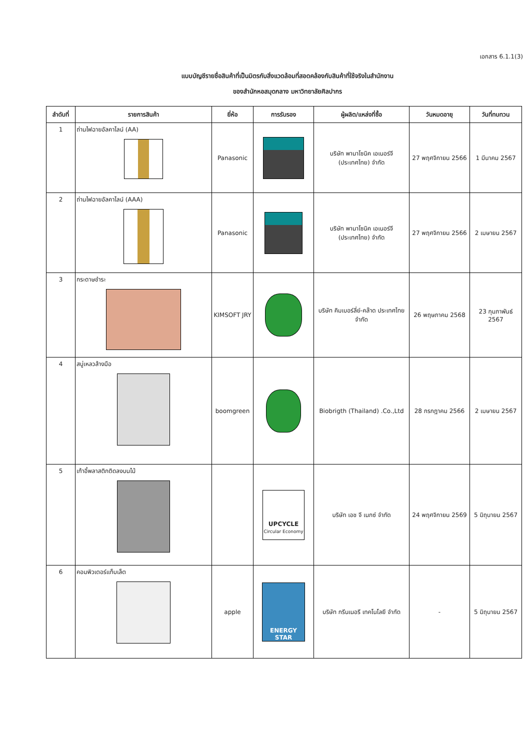เอกสาร 6.1.1(3)
แบบบัญชีรายชื่อสินค้าที่เป็นมิตรกับสิ่งแวดล้อมที่สอดคล้องกับสินค้าที่ใช้จริงในสำนักงาน
ของสำนักหอสมุดกลาง มหาวิทยาลัยศิลปากร
| ลำดับที่ | รายการสินค้า | ยี่ห้อ | การรับรอง | ผู้ผลิต/แหล่งที่ซื้อ | วันหมดอายุ | วันที่ทบทวน |
| --- | --- | --- | --- | --- | --- | --- |
| 1 | ถ่านไฟฉายอัลคาไลน์ (AA) | Panasonic | | บริษัท พานาโซนิค เอเนอร์จี (ประเทศไทย) จำกัด | 27 พฤศจิกายน 2566 | 1 มีนาคม 2567 |
| 2 | ถ่านไฟฉายอัลคาไลน์ (AAA) | Panasonic | | บริษัท พานาโซนิค เอเนอร์จี (ประเทศไทย) จำกัด | 27 พฤศจิกายน 2566 | 2 เมษายน 2567 |
| 3 | กระดาษชำระ | KIMSOFT JRY | | บริษัท คิมเบอร์ลี่ย์-คล๊าด ประเทศไทย จำกัด | 26 พฤษภาคม 2568 | 23 กุมภาพันธ์ 2567 |
| 4 | สบู่เหลวล้างมือ | boomgreen | | Biobrigth (Thailand) .Co.,Ltd | 28 กรกฎาคม 2566 | 2 เมษายน 2567 |
| 5 | เก้าอี้พลาสติกติดลงบนไม้ | | UPCYCLE Circular Economy | บริษัท เอช จี เนกซ์ จำกัด | 24 พฤศจิกายน 2569 | 5 มิถุนายน 2567 |
| 6 | คอมพิวเตอร์แท็บเล็ต | apple | ENERGY STAR | บริษัท กรีนเนอรี เทคโนโลยี จำกัด | - | 5 มิถุนายน 2567 |